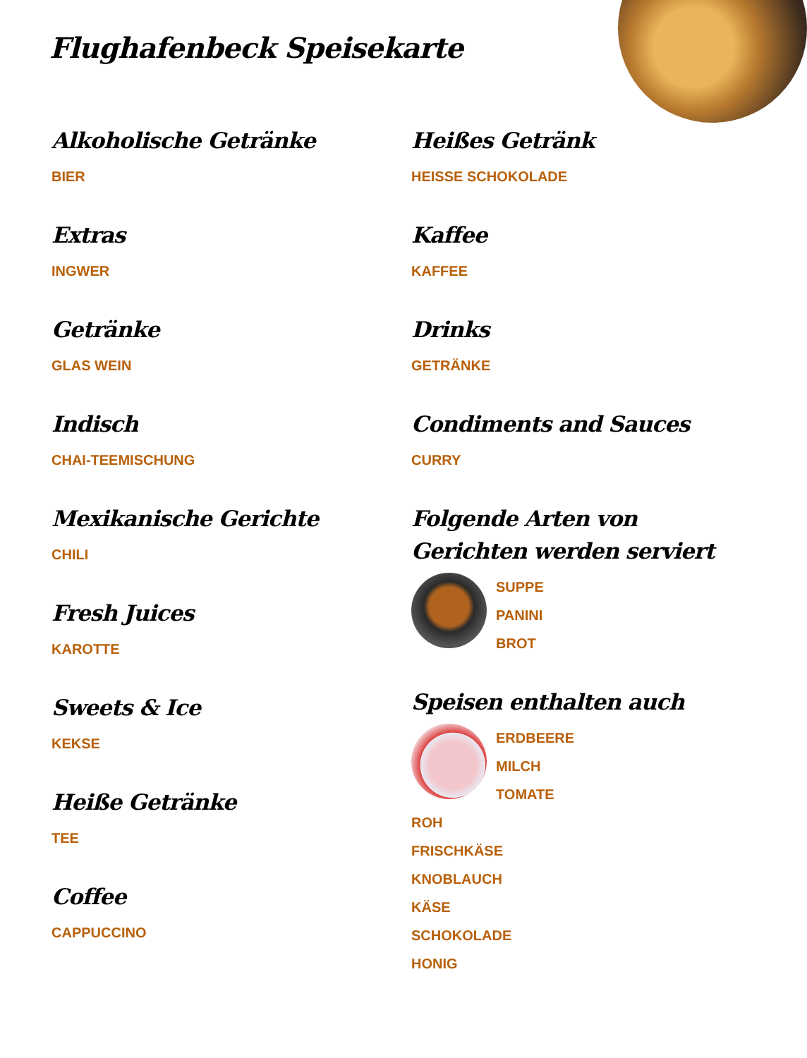Flughafenbeck Speisekarte
Alkoholische Getränke
BIER
Extras
INGWER
Getränke
GLAS WEIN
Indisch
CHAI-TEEMISCHUNG
Mexikanische Gerichte
CHILI
Fresh Juices
KAROTTE
Sweets & Ice
KEKSE
Heiße Getränke
TEE
Coffee
CAPPUCCINO
Heißes Getränk
HEISSE SCHOKOLADE
Kaffee
KAFFEE
Drinks
GETRÄNKE
Condiments and Sauces
CURRY
Folgende Arten von Gerichten werden serviert
SUPPE
PANINI
BROT
Speisen enthalten auch
ERDBEERE
MILCH
TOMATE
ROH
FRISCHKÄSE
KNOBLAUCH
KÄSE
SCHOKOLADE
HONIG